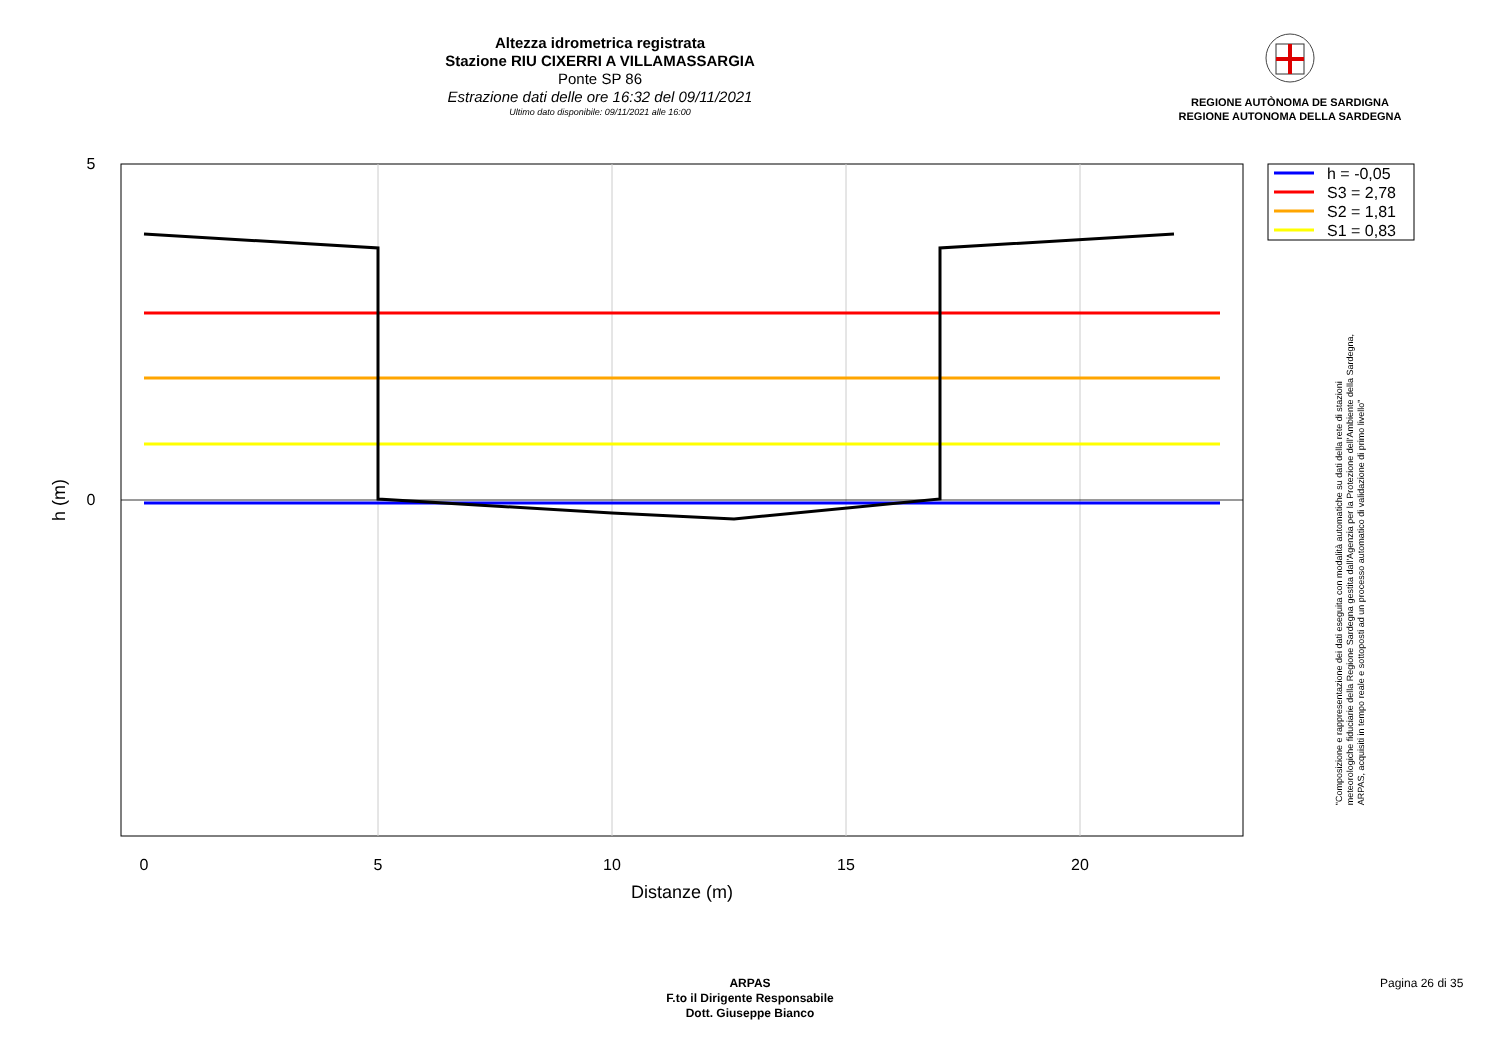Altezza idrometrica registrata
Stazione RIU CIXERRI A VILLAMASSARGIA
Ponte SP 86
Estrazione dati delle ore 16:32 del 09/11/2021
Ultimo dato disponibile: 09/11/2021 alle 16:00
REGIONE AUTÒNOMA DE SARDIGNA
REGIONE AUTONOMA DELLA SARDEGNA
5
0
0
5
10
15
20
Distanze (m)
h (m)
h = -0,05
S3 = 2,78
S2 = 1,81
S1 = 0,83
"Composizione e rappresentazione dei dati eseguita con modalità automatiche su dati della rete di stazioni
meteorologiche fiduciarie della Regione Sardegna gestita dall'Agenzia per la Protezione dell'Ambiente della Sardegna,
ARPAS, acquisiti in tempo reale e sottoposti ad un processo automatico di validazione di primo livello"
ARPAS
F.to il Dirigente Responsabile
Dott. Giuseppe Bianco
Pagina 26 di 35